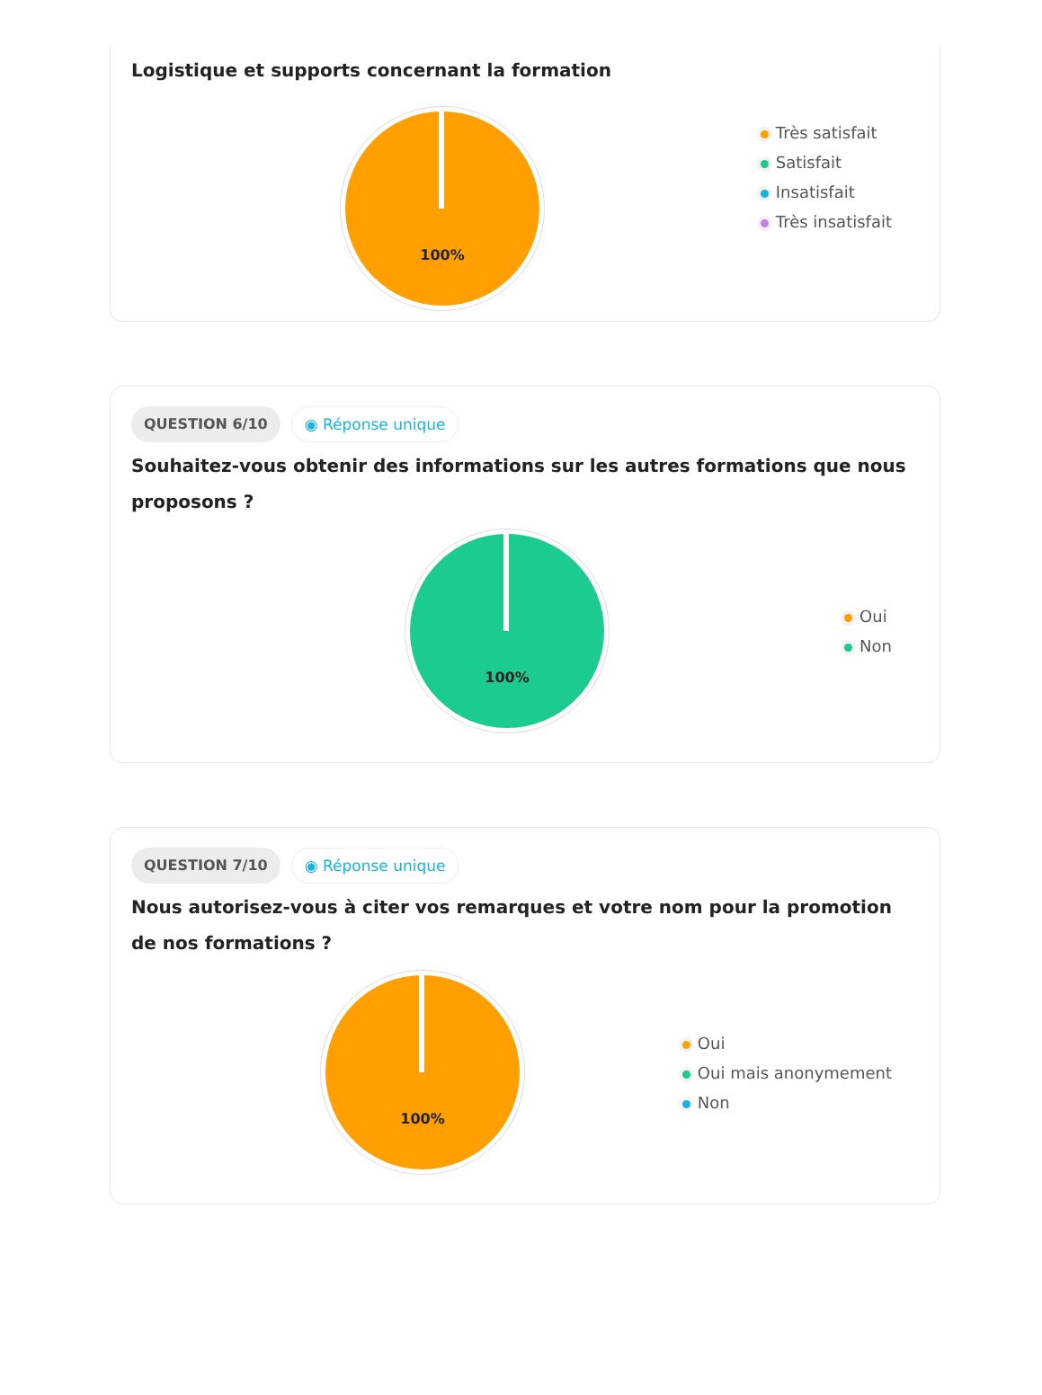Logistique et supports concernant la formation
100%
Très satisfait
Satisfait
Insatisfait
Très insatisfait
QUESTION 6/10 ◉ Réponse unique
Souhaitez-vous obtenir des informations sur les autres formations que nous proposons ?
100%
Oui
Non
QUESTION 7/10 ◉ Réponse unique
Nous autorisez-vous à citer vos remarques et votre nom pour la promotion de nos formations ?
100%
Oui
Oui mais anonymement
Non